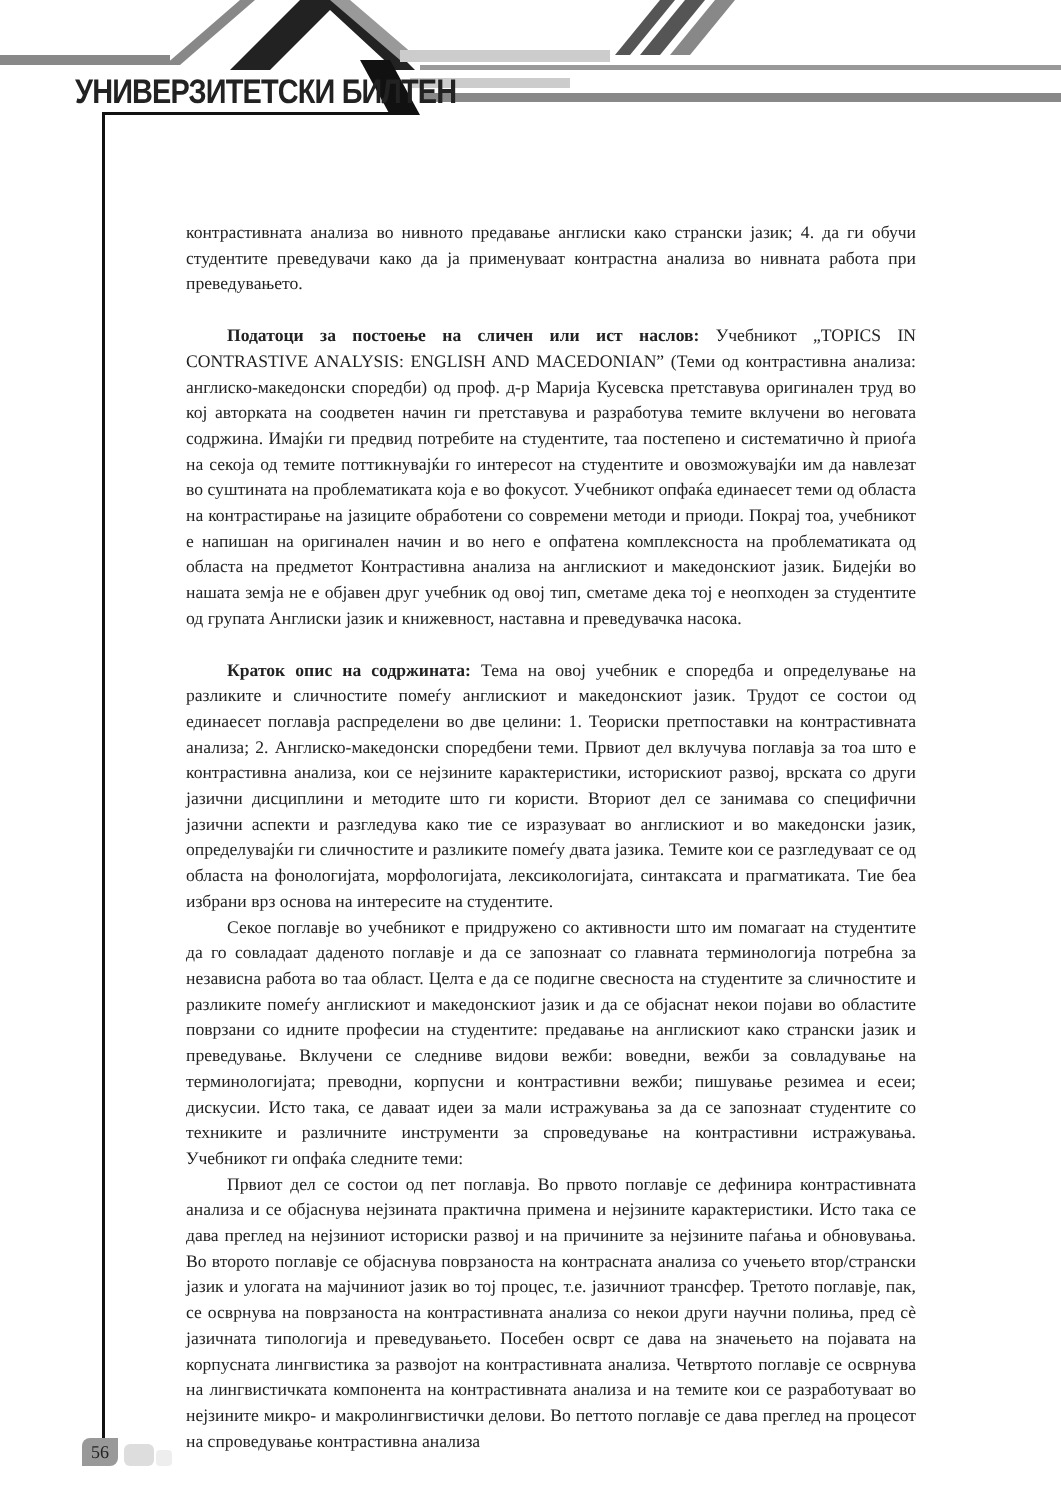УНИВЕРЗИТЕТСКИ БИЛТЕН
контрастивната анализа во нивното предавање англиски како странски јазик; 4. да ги обучи студентите преведувачи како да ја применуваат контрастна анализа во нивната работа при преведувањето.
Податоци за постоење на сличен или ист наслов: Учебникот „TOPICS IN CONTRASTIVE ANALYSIS: ENGLISH AND MACEDONIAN” (Теми од контрастивна анализа: англиско-македонски споредби) од проф. д-р Марија Кусевска претставува оригинален труд во кој авторката на соодветен начин ги претставува и разработува темите вклучени во неговата содржина. Имајќи ги предвид потребите на студентите, таа постепено и систематично ѝ приоѓа на секоја од темите поттикнувајќи го интересот на студентите и овозможувајќи им да навлезат во суштината на проблематиката која е во фокусот. Учебникот опфаќа единаесет теми од областа на контрастирање на јазиците обработени со современи методи и приоди. Покрај тоа, учебникот е напишан на оригинален начин и во него е опфатена комплексноста на проблематиката од областа на предметот Контрастивна анализа на англискиот и македонскиот јазик. Бидејќи во нашата земја не е објавен друг учебник од овој тип, сметаме дека тој е неопходен за студентите од групата Англиски јазик и книжевност, наставна и преведувачка насока.
Краток опис на содржината: Тема на овој учебник е споредба и определување на разликите и сличностите помеѓу англискиот и македонскиот јазик. Трудот се состои од единаесет поглавја распределени во две целини: 1. Теориски претпоставки на контрастивната анализа; 2. Англиско-македонски споредбени теми. Првиот дел вклучува поглавја за тоа што е контрастивна анализа, кои се нејзините карактеристики, историскиот развој, врската со други јазични дисциплини и методите што ги користи. Вториот дел се занимава со специфични јазични аспекти и разгледува како тие се изразуваат во англискиот и во македонски јазик, определувајќи ги сличностите и разликите помеѓу двата јазика. Темите кои се разгледуваат се од областа на фонологијата, морфологијата, лексикологијата, синтаксата и прагматиката. Тие беа избрани врз основа на интересите на студентите.
Секое поглавје во учебникот е придружено со активности што им помагаат на студентите да го совладаат даденото поглавје и да се запознаат со главната терминологија потребна за независна работа во таа област. Целта е да се подигне свесноста на студентите за сличностите и разликите помеѓу англискиот и македонскиот јазик и да се објаснат некои појави во областите поврзани со идните професии на студентите: предавање на англискиот како странски јазик и преведување. Вклучени се следниве видови вежби: воведни, вежби за совладување на терминологијата; преводни, корпусни и контрастивни вежби; пишување резимеа и есеи; дискусии. Исто така, се даваат идеи за мали истражувања за да се запознаат студентите со техниките и различните инструменти за спроведување на контрастивни истражувања. Учебникот ги опфаќа следните теми:
Првиот дел се состои од пет поглавја. Во првото поглавје се дефинира контрастивната анализа и се објаснува нејзината практична примена и нејзините карактеристики. Исто така се дава преглед на нејзиниот историски развој и на причините за нејзините паѓања и обновувања. Во второто поглавје се објаснува поврзаноста на контрасната анализа со учењето втор/странски јазик и улогата на мајчиниот јазик во тој процес, т.е. јазичниот трансфер. Третото поглавје, пак, се осврнува на поврзаноста на контрастивната анализа со некои други научни полиња, пред сè јазичната типологија и преведувањето. Посебен осврт се дава на значењето на појавата на корпусната лингвистика за развојот на контрастивната анализа. Четвртото поглавје се осврнува на лингвистичката компонента на контрастивната анализа и на темите кои се разработуваат во нејзините микро- и макролингвистички делови. Во петтото поглавје се дава преглед на процесот на спроведување контрастивна анализа
56